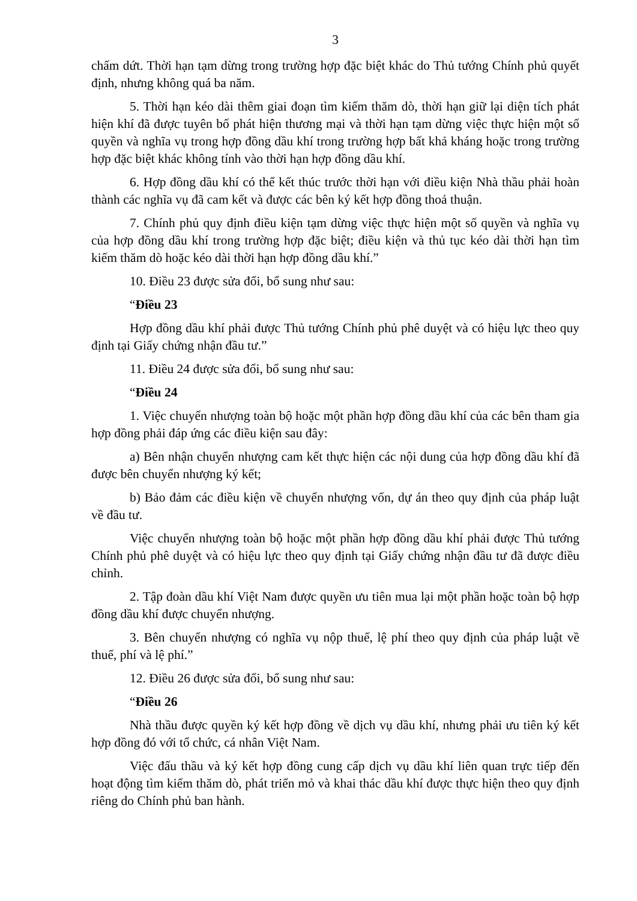3
chấm dứt. Thời hạn tạm dừng trong trường hợp đặc biệt khác do Thủ tướng Chính phủ quyết định, nhưng không quá ba năm.
5. Thời hạn kéo dài thêm giai đoạn tìm kiếm thăm dò, thời hạn giữ lại diện tích phát hiện khí đã được tuyên bố phát hiện thương mại và thời hạn tạm dừng việc thực hiện một số quyền và nghĩa vụ trong hợp đồng dầu khí trong trường hợp bất khả kháng hoặc trong trường hợp đặc biệt khác không tính vào thời hạn hợp đồng dầu khí.
6. Hợp đồng dầu khí có thể kết thúc trước thời hạn với điều kiện Nhà thầu phải hoàn thành các nghĩa vụ đã cam kết và được các bên ký kết hợp đồng thoả thuận.
7. Chính phủ quy định điều kiện tạm dừng việc thực hiện một số quyền và nghĩa vụ của hợp đồng dầu khí trong trường hợp đặc biệt; điều kiện và thủ tục kéo dài thời hạn tìm kiếm thăm dò hoặc kéo dài thời hạn hợp đồng dầu khí.”
10. Điều 23 được sửa đổi, bổ sung như sau:
“Điều 23
Hợp đồng dầu khí phải được Thủ tướng Chính phủ phê duyệt và có hiệu lực theo quy định tại Giấy chứng nhận đầu tư.”
11. Điều 24 được sửa đổi, bổ sung như sau:
“Điều 24
1. Việc chuyển nhượng toàn bộ hoặc một phần hợp đồng dầu khí của các bên tham gia hợp đồng phải đáp ứng các điều kiện sau đây:
a) Bên nhận chuyển nhượng cam kết thực hiện các nội dung của hợp đồng dầu khí đã được bên chuyển nhượng ký kết;
b) Bảo đảm các điều kiện về chuyển nhượng vốn, dự án theo quy định của pháp luật về đầu tư.
Việc chuyển nhượng toàn bộ hoặc một phần hợp đồng dầu khí phải được Thủ tướng Chính phủ phê duyệt và có hiệu lực theo quy định tại Giấy chứng nhận đầu tư đã được điều chỉnh.
2. Tập đoàn dầu khí Việt Nam được quyền ưu tiên mua lại một phần hoặc toàn bộ hợp đồng dầu khí được chuyển nhượng.
3. Bên chuyển nhượng có nghĩa vụ nộp thuế, lệ phí theo quy định của pháp luật về thuế, phí và lệ phí.”
12. Điều 26 được sửa đổi, bổ sung như sau:
“Điều 26
Nhà thầu được quyền ký kết hợp đồng về dịch vụ dầu khí, nhưng phải ưu tiên ký kết hợp đồng đó với tổ chức, cá nhân Việt Nam.
Việc đấu thầu và ký kết hợp đồng cung cấp dịch vụ dầu khí liên quan trực tiếp đến hoạt động tìm kiếm thăm dò, phát triển mỏ và khai thác dầu khí được thực hiện theo quy định riêng do Chính phủ ban hành.